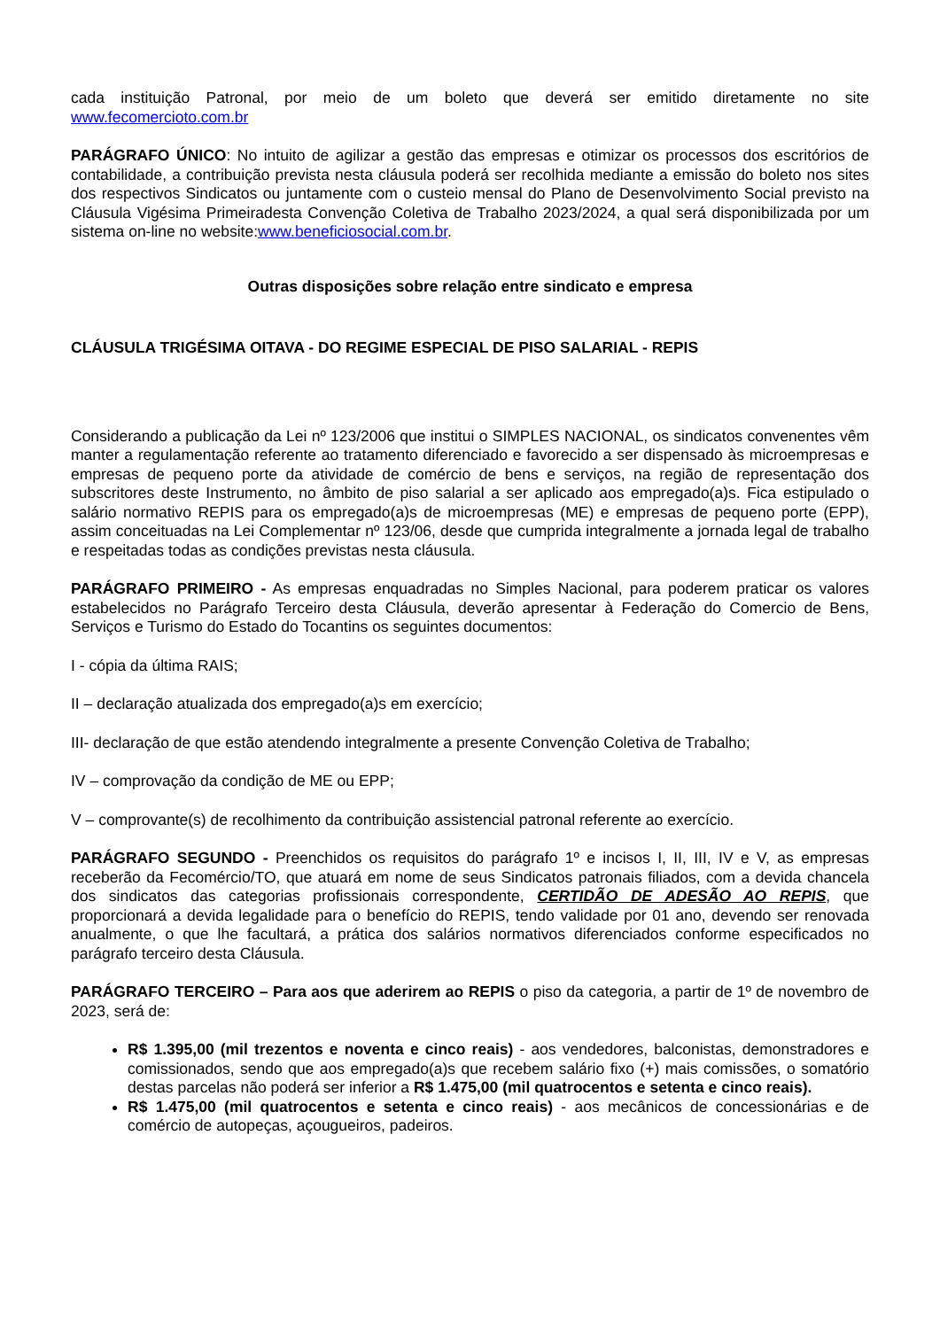cada instituição Patronal, por meio de um boleto que deverá ser emitido diretamente no site www.fecomercioto.com.br
PARÁGRAFO ÚNICO: No intuito de agilizar a gestão das empresas e otimizar os processos dos escritórios de contabilidade, a contribuição prevista nesta cláusula poderá ser recolhida mediante a emissão do boleto nos sites dos respectivos Sindicatos ou juntamente com o custeio mensal do Plano de Desenvolvimento Social previsto na Cláusula Vigésima Primeiradesta Convenção Coletiva de Trabalho 2023/2024, a qual será disponibilizada por um sistema on-line no website:www.beneficiosocial.com.br.
Outras disposições sobre relação entre sindicato e empresa
CLÁUSULA TRIGÉSIMA OITAVA - DO REGIME ESPECIAL DE PISO SALARIAL - REPIS
Considerando a publicação da Lei nº 123/2006 que institui o SIMPLES NACIONAL, os sindicatos convenentes vêm manter a regulamentação referente ao tratamento diferenciado e favorecido a ser dispensado às microempresas e empresas de pequeno porte da atividade de comércio de bens e serviços, na região de representação dos subscritores deste Instrumento, no âmbito de piso salarial a ser aplicado aos empregado(a)s. Fica estipulado o salário normativo REPIS para os empregado(a)s de microempresas (ME) e empresas de pequeno porte (EPP), assim conceituadas na Lei Complementar nº 123/06, desde que cumprida integralmente a jornada legal de trabalho e respeitadas todas as condições previstas nesta cláusula.
PARÁGRAFO PRIMEIRO - As empresas enquadradas no Simples Nacional, para poderem praticar os valores estabelecidos no Parágrafo Terceiro desta Cláusula, deverão apresentar à Federação do Comercio de Bens, Serviços e Turismo do Estado do Tocantins os seguintes documentos:
I - cópia da última RAIS;
II – declaração atualizada dos empregado(a)s em exercício;
III- declaração de que estão atendendo integralmente a presente Convenção Coletiva de Trabalho;
IV – comprovação da condição de ME ou EPP;
V – comprovante(s) de recolhimento da contribuição assistencial patronal referente ao exercício.
PARÁGRAFO SEGUNDO - Preenchidos os requisitos do parágrafo 1º e incisos I, II, III, IV e V, as empresas receberão da Fecomércio/TO, que atuará em nome de seus Sindicatos patronais filiados, com a devida chancela dos sindicatos das categorias profissionais correspondente, CERTIDÃO DE ADESÃO AO REPIS, que proporcionará a devida legalidade para o benefício do REPIS, tendo validade por 01 ano, devendo ser renovada anualmente, o que lhe facultará, a prática dos salários normativos diferenciados conforme especificados no parágrafo terceiro desta Cláusula.
PARÁGRAFO TERCEIRO – Para aos que aderirem ao REPIS o piso da categoria, a partir de 1º de novembro de 2023, será de:
R$ 1.395,00 (mil trezentos e noventa e cinco reais) - aos vendedores, balconistas, demonstradores e comissionados, sendo que aos empregado(a)s que recebem salário fixo (+) mais comissões, o somatório destas parcelas não poderá ser inferior a R$ 1.475,00 (mil quatrocentos e setenta e cinco reais).
R$ 1.475,00 (mil quatrocentos e setenta e cinco reais) - aos mecânicos de concessionárias e de comércio de autopeças, açougueiros, padeiros.